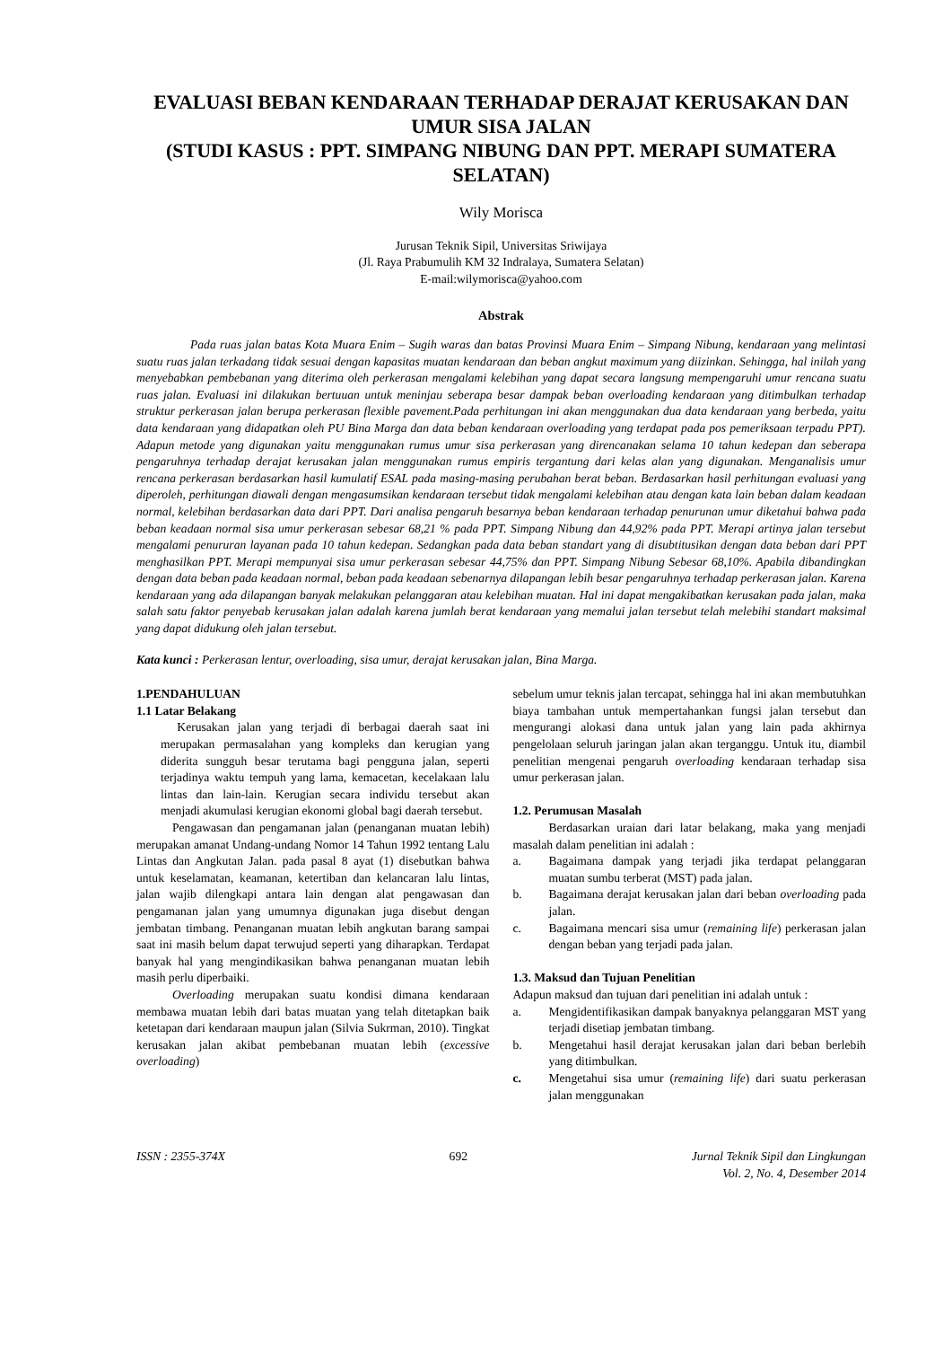EVALUASI BEBAN KENDARAAN TERHADAP DERAJAT KERUSAKAN DAN UMUR SISA JALAN
(STUDI KASUS : PPT. SIMPANG NIBUNG DAN PPT. MERAPI SUMATERA SELATAN)
Wily Morisca
Jurusan Teknik Sipil, Universitas Sriwijaya
(Jl. Raya Prabumulih KM 32 Indralaya, Sumatera Selatan)
E-mail:wilymorisca@yahoo.com
Abstrak
Pada ruas jalan batas Kota Muara Enim – Sugih waras dan batas Provinsi Muara Enim – Simpang Nibung, kendaraan yang melintasi suatu ruas jalan terkadang tidak sesuai dengan kapasitas muatan kendaraan dan beban angkut maximum yang diizinkan. Sehingga, hal inilah yang menyebabkan pembebanan yang diterima oleh perkerasan mengalami kelebihan yang dapat secara langsung mempengaruhi umur rencana suatu ruas jalan. Evaluasi ini dilakukan bertuuan untuk meninjau seberapa besar dampak beban overloading kendaraan yang ditimbulkan terhadap struktur perkerasan jalan berupa perkerasan flexible pavement.Pada perhitungan ini akan menggunakan dua data kendaraan yang berbeda, yaitu data kendaraan yang didapatkan oleh PU Bina Marga dan data beban kendaraan overloading yang terdapat pada pos pemeriksaan terpadu PPT). Adapun metode yang digunakan yaitu menggunakan rumus umur sisa perkerasan yang direncanakan selama 10 tahun kedepan dan seberapa pengaruhnya terhadap derajat kerusakan jalan menggunakan rumus empiris tergantung dari kelas alan yang digunakan. Menganalisis umur rencana perkerasan berdasarkan hasil kumulatif ESAL pada masing-masing perubahan berat beban. Berdasarkan hasil perhitungan evaluasi yang diperoleh, perhitungan diawali dengan mengasumsikan kendaraan tersebut tidak mengalami kelebihan atau dengan kata lain beban dalam keadaan normal, kelebihan berdasarkan data dari PPT. Dari analisa pengaruh besarnya beban kendaraan terhadap penurunan umur diketahui bahwa pada beban keadaan normal sisa umur perkerasan sebesar 68,21 % pada PPT. Simpang Nibung dan 44,92% pada PPT. Merapi artinya jalan tersebut mengalami penururan layanan pada 10 tahun kedepan. Sedangkan pada data beban standart yang di disubtitusikan dengan data beban dari PPT menghasilkan PPT. Merapi mempunyai sisa umur perkerasan sebesar 44,75% dan PPT. Simpang Nibung Sebesar 68,10%. Apabila dibandingkan dengan data beban pada keadaan normal, beban pada keadaan sebenarnya dilapangan lebih besar pengaruhnya terhadap perkerasan jalan. Karena kendaraan yang ada dilapangan banyak melakukan pelanggaran atau kelebihan muatan. Hal ini dapat mengakibatkan kerusakan pada jalan, maka salah satu faktor penyebab kerusakan jalan adalah karena jumlah berat kendaraan yang memalui jalan tersebut telah melebihi standart maksimal yang dapat didukung oleh jalan tersebut.
Kata kunci : Perkerasan lentur, overloading, sisa umur, derajat kerusakan jalan, Bina Marga.
1.PENDAHULUAN
1.1 Latar Belakang
Kerusakan jalan yang terjadi di berbagai daerah saat ini merupakan permasalahan yang kompleks dan kerugian yang diderita sungguh besar terutama bagi pengguna jalan, seperti terjadinya waktu tempuh yang lama, kemacetan, kecelakaan lalu lintas dan lain-lain. Kerugian secara individu tersebut akan menjadi akumulasi kerugian ekonomi global bagi daerah tersebut.
Pengawasan dan pengamanan jalan (penanganan muatan lebih) merupakan amanat Undang-undang Nomor 14 Tahun 1992 tentang Lalu Lintas dan Angkutan Jalan. pada pasal 8 ayat (1) disebutkan bahwa untuk keselamatan, keamanan, ketertiban dan kelancaran lalu lintas, jalan wajib dilengkapi antara lain dengan alat pengawasan dan pengamanan jalan yang umumnya digunakan juga disebut dengan jembatan timbang. Penanganan muatan lebih angkutan barang sampai saat ini masih belum dapat terwujud seperti yang diharapkan. Terdapat banyak hal yang mengindikasikan bahwa penanganan muatan lebih masih perlu diperbaiki.
Overloading merupakan suatu kondisi dimana kendaraan membawa muatan lebih dari batas muatan yang telah ditetapkan baik ketetapan dari kendaraan maupun jalan (Silvia Sukrman, 2010). Tingkat kerusakan jalan akibat pembebanan muatan lebih (excessive overloading)
sebelum umur teknis jalan tercapat, sehingga hal ini akan membutuhkan biaya tambahan untuk mempertahankan fungsi jalan tersebut dan mengurangi alokasi dana untuk jalan yang lain pada akhirnya pengelolaan seluruh jaringan jalan akan terganggu. Untuk itu, diambil penelitian mengenai pengaruh overloading kendaraan terhadap sisa umur perkerasan jalan.
1.2. Perumusan Masalah
Berdasarkan uraian dari latar belakang, maka yang menjadi masalah dalam penelitian ini adalah :
a. Bagaimana dampak yang terjadi jika terdapat pelanggaran muatan sumbu terberat (MST) pada jalan.
b. Bagaimana derajat kerusakan jalan dari beban overloading pada jalan.
c. Bagaimana mencari sisa umur (remaining life) perkerasan jalan dengan beban yang terjadi pada jalan.
1.3. Maksud dan Tujuan Penelitian
Adapun maksud dan tujuan dari penelitian ini adalah untuk :
a. Mengidentifikasikan dampak banyaknya pelanggaran MST yang terjadi disetiap jembatan timbang.
b. Mengetahui hasil derajat kerusakan jalan dari beban berlebih yang ditimbulkan.
c. Mengetahui sisa umur (remaining life) dari suatu perkerasan jalan menggunakan
ISSN : 2355-374X 692 Jurnal Teknik Sipil dan Lingkungan
Vol. 2, No. 4, Desember 2014